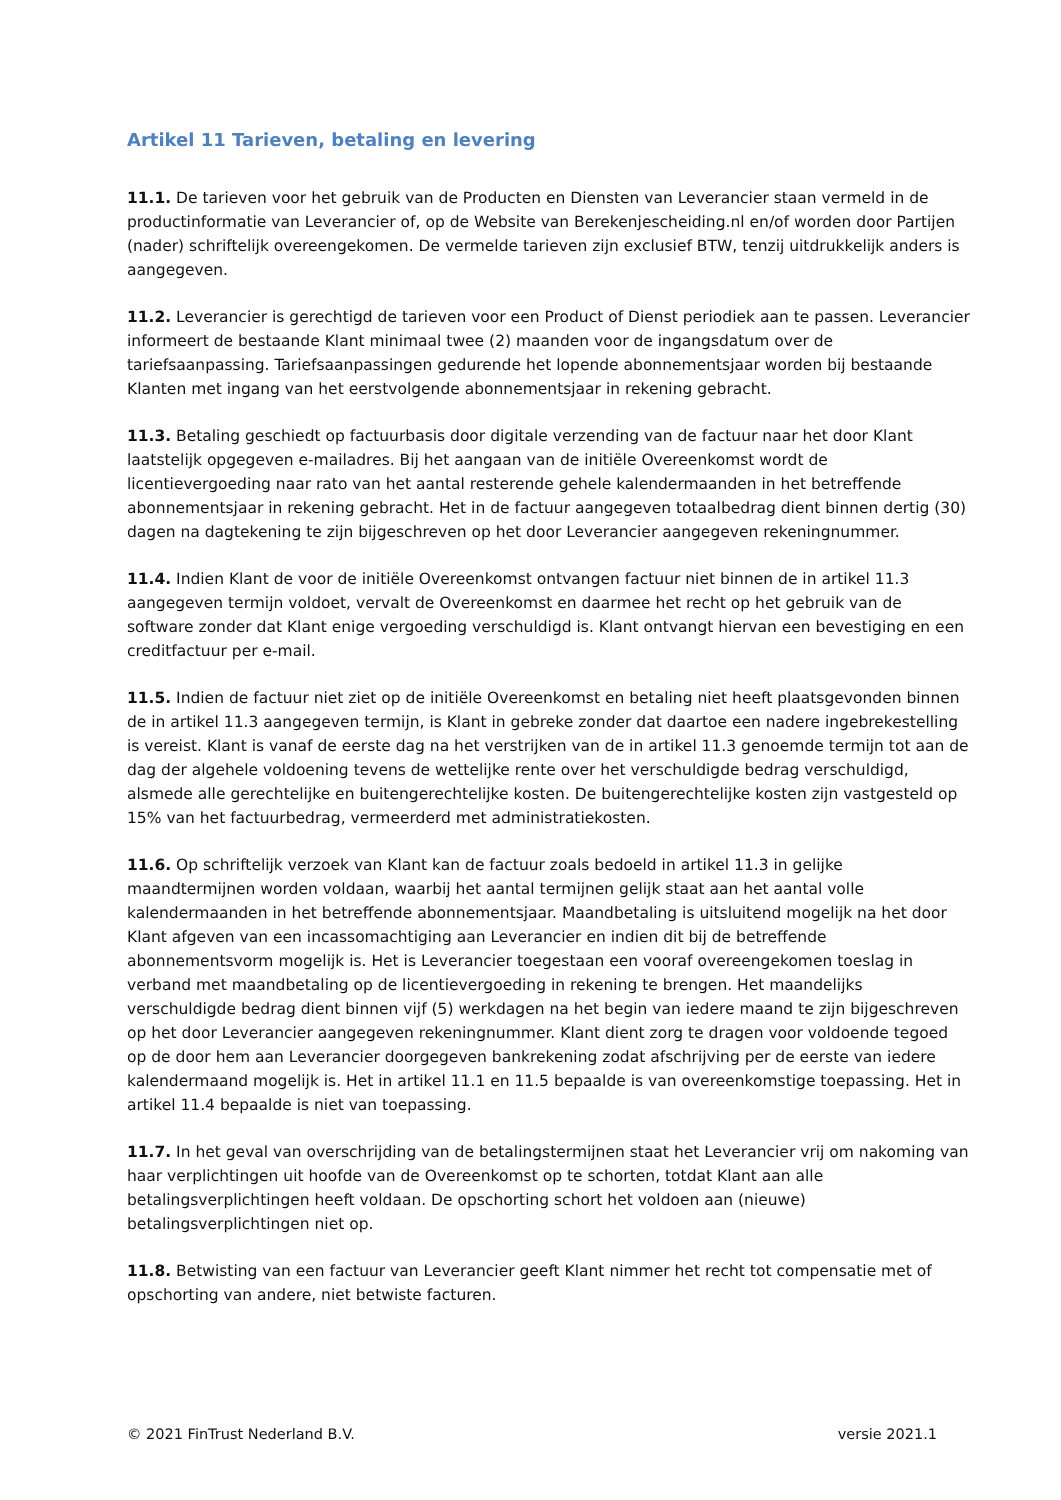Artikel 11 Tarieven, betaling en levering
11.1. De tarieven voor het gebruik van de Producten en Diensten van Leverancier staan vermeld in de productinformatie van Leverancier of, op de Website van Berekenjescheiding.nl en/of worden door Partijen (nader) schriftelijk overeengekomen. De vermelde tarieven zijn exclusief BTW, tenzij uitdrukkelijk anders is aangegeven.
11.2. Leverancier is gerechtigd de tarieven voor een Product of Dienst periodiek aan te passen. Leverancier informeert de bestaande Klant minimaal twee (2) maanden voor de ingangsdatum over de tariefsaanpassing. Tariefsaanpassingen gedurende het lopende abonnementsjaar worden bij bestaande Klanten met ingang van het eerstvolgende abonnementsjaar in rekening gebracht.
11.3. Betaling geschiedt op factuurbasis door digitale verzending van de factuur naar het door Klant laatstelijk opgegeven e-mailadres. Bij het aangaan van de initiële Overeenkomst wordt de licentievergoeding naar rato van het aantal resterende gehele kalendermaanden in het betreffende abonnementsjaar in rekening gebracht. Het in de factuur aangegeven totaalbedrag dient binnen dertig (30) dagen na dagtekening te zijn bijgeschreven op het door Leverancier aangegeven rekeningnummer.
11.4. Indien Klant de voor de initiële Overeenkomst ontvangen factuur niet binnen de in artikel 11.3 aangegeven termijn voldoet, vervalt de Overeenkomst en daarmee het recht op het gebruik van de software zonder dat Klant enige vergoeding verschuldigd is. Klant ontvangt hiervan een bevestiging en een creditfactuur per e-mail.
11.5. Indien de factuur niet ziet op de initiële Overeenkomst en betaling niet heeft plaatsgevonden binnen de in artikel 11.3 aangegeven termijn, is Klant in gebreke zonder dat daartoe een nadere ingebrekestelling is vereist. Klant is vanaf de eerste dag na het verstrijken van de in artikel 11.3 genoemde termijn tot aan de dag der algehele voldoening tevens de wettelijke rente over het verschuldigde bedrag verschuldigd, alsmede alle gerechtelijke en buitengerechtelijke kosten. De buitengerechtelijke kosten zijn vastgesteld op 15% van het factuurbedrag, vermeerderd met administratiekosten.
11.6. Op schriftelijk verzoek van Klant kan de factuur zoals bedoeld in artikel 11.3 in gelijke maandtermijnen worden voldaan, waarbij het aantal termijnen gelijk staat aan het aantal volle kalendermaanden in het betreffende abonnementsjaar. Maandbetaling is uitsluitend mogelijk na het door Klant afgeven van een incassomachtiging aan Leverancier en indien dit bij de betreffende abonnementsvorm mogelijk is. Het is Leverancier toegestaan een vooraf overeengekomen toeslag in verband met maandbetaling op de licentievergoeding in rekening te brengen. Het maandelijks verschuldigde bedrag dient binnen vijf (5) werkdagen na het begin van iedere maand te zijn bijgeschreven op het door Leverancier aangegeven rekeningnummer. Klant dient zorg te dragen voor voldoende tegoed op de door hem aan Leverancier doorgegeven bankrekening zodat afschrijving per de eerste van iedere kalendermaand mogelijk is. Het in artikel 11.1 en 11.5 bepaalde is van overeenkomstige toepassing. Het in artikel 11.4 bepaalde is niet van toepassing.
11.7. In het geval van overschrijding van de betalingstermijnen staat het Leverancier vrij om nakoming van haar verplichtingen uit hoofde van de Overeenkomst op te schorten, totdat Klant aan alle betalingsverplichtingen heeft voldaan. De opschorting schort het voldoen aan (nieuwe) betalingsverplichtingen niet op.
11.8. Betwisting van een factuur van Leverancier geeft Klant nimmer het recht tot compensatie met of opschorting van andere, niet betwiste facturen.
© 2021 FinTrust Nederland B.V. versie 2021.1